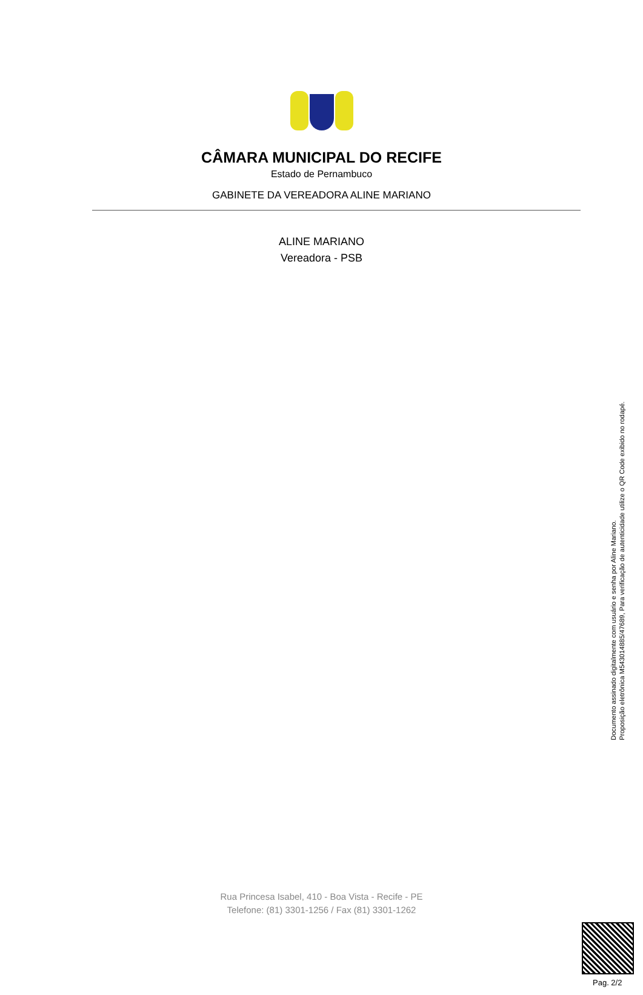CÂMARA MUNICIPAL DO RECIFE
Estado de Pernambuco
GABINETE DA VEREADORA ALINE MARIANO
ALINE MARIANO
Vereadora - PSB
Documento assinado digitalmente com usuário e senha por Aline Mariano.
Proposição eletrônica M543014885/47689, Para verificação de autenticidade utilize o QR Code exibido no rodapé.
Rua Princesa Isabel, 410 - Boa Vista - Recife - PE
Telefone: (81) 3301-1256 / Fax (81) 3301-1262
Pag. 2/2